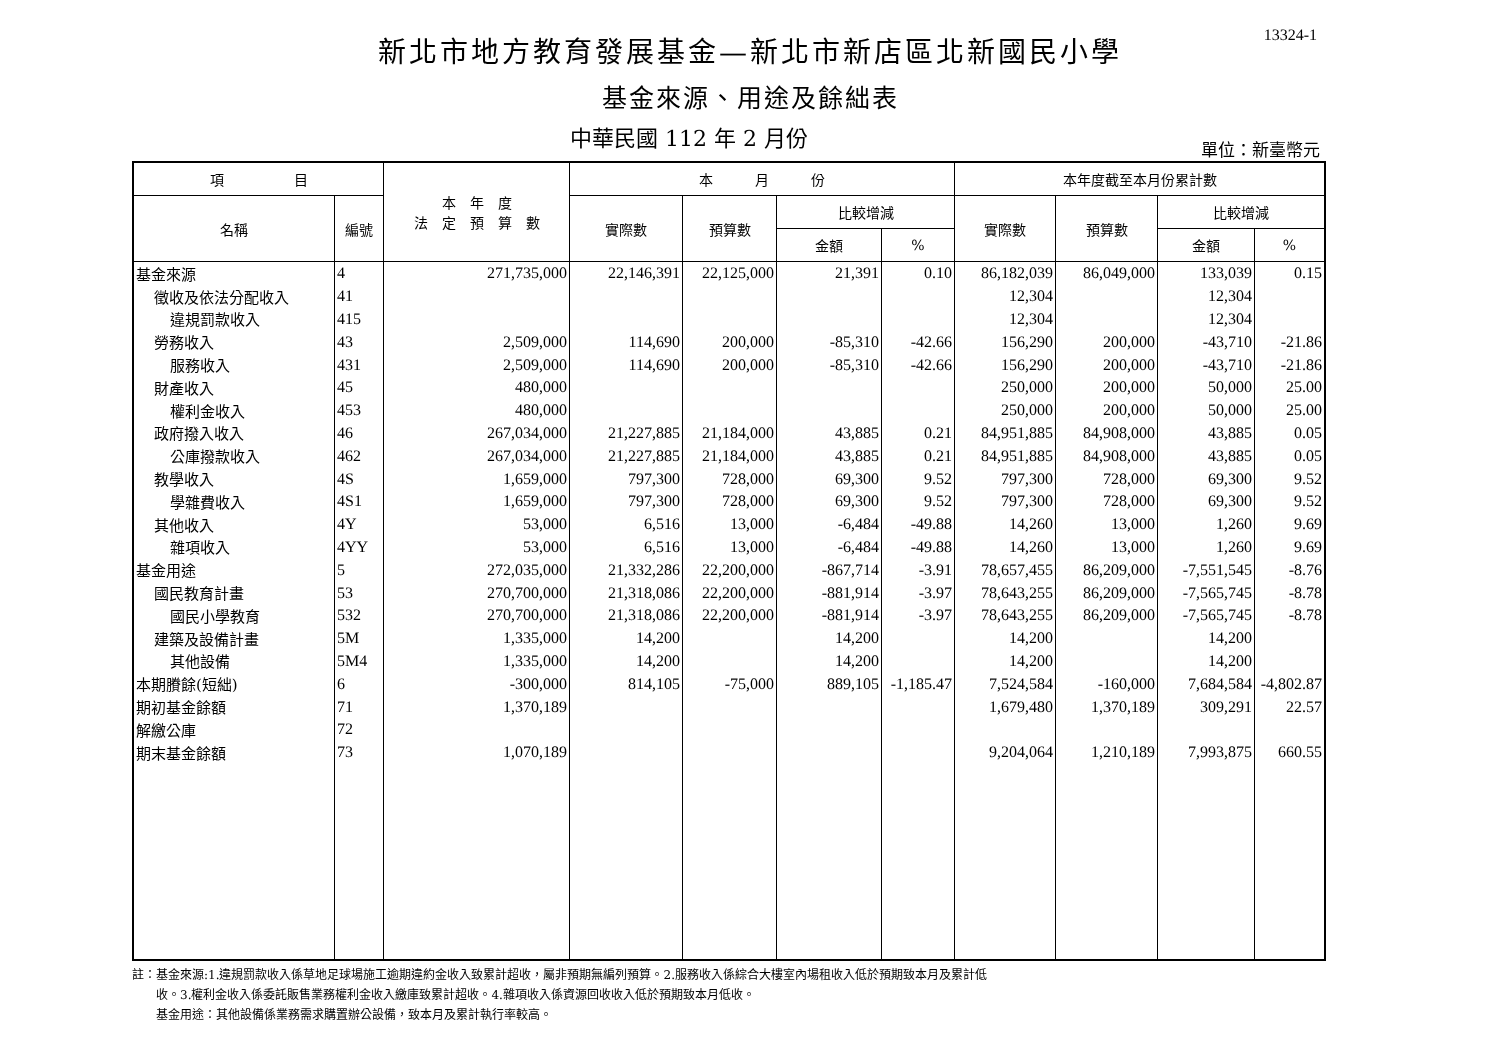13324-1
新北市地方教育發展基金—新北市新店區北新國民小學
基金來源、用途及餘絀表
中華民國 112 年 2 月份
單位：新臺幣元
| 項 目 | | 本 年 度 法 定 預 算 數 | 本 月 份 | | | | 本年度截至本月份累計數 | | | |
| --- | --- | --- | --- | --- | --- | --- | --- | --- | --- | --- |
| 名稱 | 編號 | | 實際數 | 預算數 | 比較增減 | | 實際數 | 預算數 | 比較增減 | |
| | | | | | 金額 | % | | | 金額 | % |
| 基金來源 | 4 | 271,735,000 | 22,146,391 | 22,125,000 | 21,391 | 0.10 | 86,182,039 | 86,049,000 | 133,039 | 0.15 |
| 徵收及依法分配收入 | 41 | | | | | | 12,304 | | 12,304 | |
| 違規罰款收入 | 415 | | | | | | 12,304 | | 12,304 | |
| 勞務收入 | 43 | 2,509,000 | 114,690 | 200,000 | -85,310 | -42.66 | 156,290 | 200,000 | -43,710 | -21.86 |
| 服務收入 | 431 | 2,509,000 | 114,690 | 200,000 | -85,310 | -42.66 | 156,290 | 200,000 | -43,710 | -21.86 |
| 財產收入 | 45 | 480,000 | | | | | 250,000 | 200,000 | 50,000 | 25.00 |
| 權利金收入 | 453 | 480,000 | | | | | 250,000 | 200,000 | 50,000 | 25.00 |
| 政府撥入收入 | 46 | 267,034,000 | 21,227,885 | 21,184,000 | 43,885 | 0.21 | 84,951,885 | 84,908,000 | 43,885 | 0.05 |
| 公庫撥款收入 | 462 | 267,034,000 | 21,227,885 | 21,184,000 | 43,885 | 0.21 | 84,951,885 | 84,908,000 | 43,885 | 0.05 |
| 教學收入 | 4S | 1,659,000 | 797,300 | 728,000 | 69,300 | 9.52 | 797,300 | 728,000 | 69,300 | 9.52 |
| 學雜費收入 | 4S1 | 1,659,000 | 797,300 | 728,000 | 69,300 | 9.52 | 797,300 | 728,000 | 69,300 | 9.52 |
| 其他收入 | 4Y | 53,000 | 6,516 | 13,000 | -6,484 | -49.88 | 14,260 | 13,000 | 1,260 | 9.69 |
| 雜項收入 | 4YY | 53,000 | 6,516 | 13,000 | -6,484 | -49.88 | 14,260 | 13,000 | 1,260 | 9.69 |
| 基金用途 | 5 | 272,035,000 | 21,332,286 | 22,200,000 | -867,714 | -3.91 | 78,657,455 | 86,209,000 | -7,551,545 | -8.76 |
| 國民教育計畫 | 53 | 270,700,000 | 21,318,086 | 22,200,000 | -881,914 | -3.97 | 78,643,255 | 86,209,000 | -7,565,745 | -8.78 |
| 國民小學教育 | 532 | 270,700,000 | 21,318,086 | 22,200,000 | -881,914 | -3.97 | 78,643,255 | 86,209,000 | -7,565,745 | -8.78 |
| 建築及設備計畫 | 5M | 1,335,000 | 14,200 | | 14,200 | | 14,200 | | 14,200 | |
| 其他設備 | 5M4 | 1,335,000 | 14,200 | | 14,200 | | 14,200 | | 14,200 | |
| 本期賸餘(短絀) | 6 | -300,000 | 814,105 | -75,000 | 889,105 | -1,185.47 | 7,524,584 | -160,000 | 7,684,584 | -4,802.87 |
| 期初基金餘額 | 71 | 1,370,189 | | | | | 1,679,480 | 1,370,189 | 309,291 | 22.57 |
| 解繳公庫 | 72 | | | | | | | | | |
| 期末基金餘額 | 73 | 1,070,189 | | | | | 9,204,064 | 1,210,189 | 7,993,875 | 660.55 |
註：基金來源:1.違規罰款收入係草地足球場施工逾期違約金收入致累計超收，屬非預期無編列預算。2.服務收入係綜合大樓室內場租收入低於預期致本月及累計低
　　收。3.權利金收入係委託販售業務權利金收入繳庫致累計超收。4.雜項收入係資源回收收入低於預期致本月低收。
　　基金用途：其他設備係業務需求購置辦公設備，致本月及累計執行率較高。